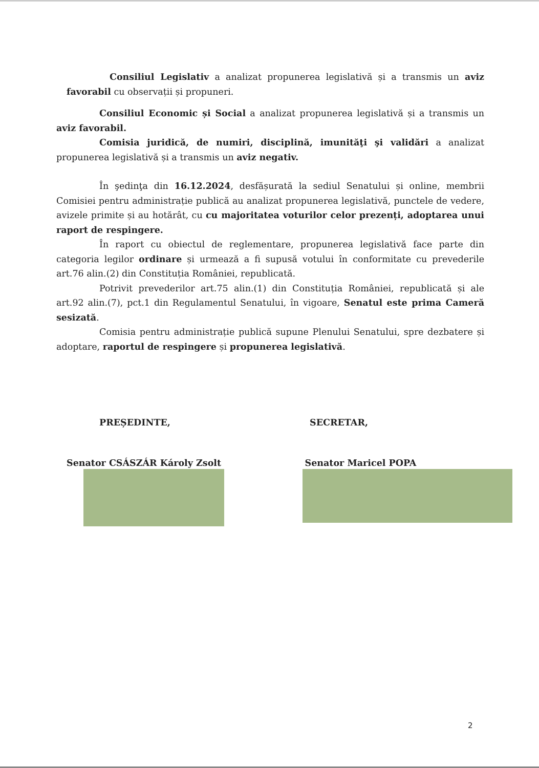Consiliul Legislativ a analizat propunerea legislativă și a transmis un aviz favorabil cu observații și propuneri.
Consiliul Economic și Social a analizat propunerea legislativă și a transmis un aviz favorabil.
Comisia juridică, de numiri, disciplină, imunităţi şi validări a analizat propunerea legislativă și a transmis un aviz negativ.
În şedinţa din 16.12.2024, desfășurată la sediul Senatului și online, membrii Comisiei pentru administrație publică au analizat propunerea legislativă, punctele de vedere, avizele primite și au hotărât, cu cu majoritatea voturilor celor prezenți, adoptarea unui raport de respingere.
În raport cu obiectul de reglementare, propunerea legislativă face parte din categoria legilor ordinare și urmează a fi supusă votului în conformitate cu prevederile art.76 alin.(2) din Constituția României, republicată.
Potrivit prevederilor art.75 alin.(1) din Constituția României, republicată și ale art.92 alin.(7), pct.1 din Regulamentul Senatului, în vigoare, Senatul este prima Cameră sesizată.
Comisia pentru administrație publică supune Plenului Senatului, spre dezbatere și adoptare, raportul de respingere și propunerea legislativă.
PREȘEDINTE, SECRETAR,
Senator CSÁSZÁR Károly Zsolt Senator Maricel POPA
2